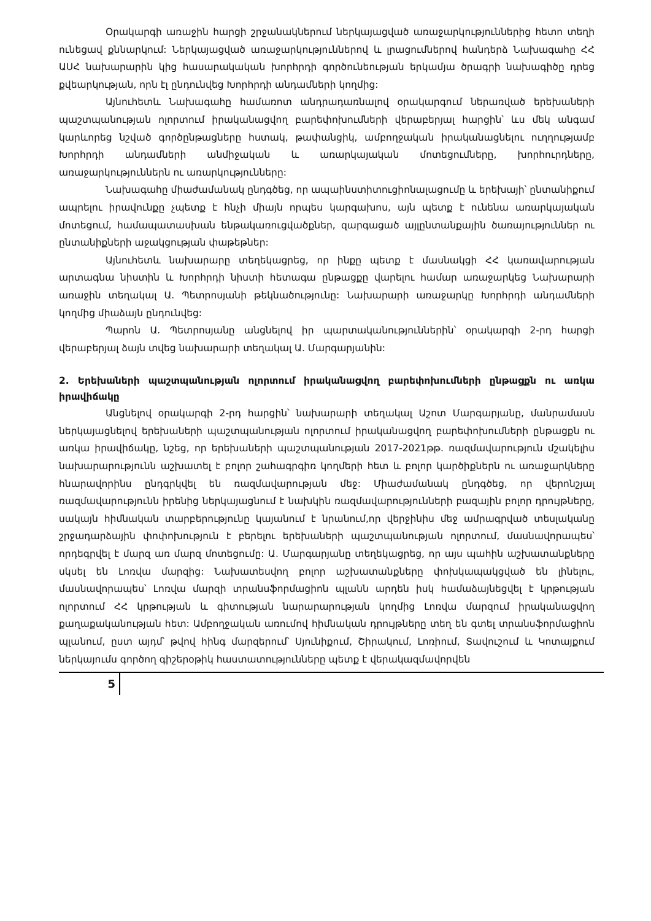Օրակարգի առաջին հարցի շրջանակներում ներկայացված առաջարկություններից հետո տեղի ունեցավ քննարկում: Ներկայացված առաջարկություններով և լրացումներով հանդերձ Նախագահը ՀՀ ԱՍՀ նախարարին կից հասարակական խորհրդի գործունեության երկամյա ծրագրի նախագիծը դրեց քվեարկության, որն էլ ընդունվեց Խորհրդի անդամների կողմից:
Այնուհետև Նախագահը համառոտ անդրադառնալով օրակարգում ներառված երեխաների պաշտպանության ոլորտում իրականացվող բարեփոխումների վերաբերյալ հարցին՝ ևս մեկ անգամ կարևորեց նշված գործընթացները հստակ, թափանցիկ, ամբողջական իրականացնելու ուղղությամբ Խորհրդի անդամների անմիջական և առարկայական մոտեցումները, խորհուրդները, առաջարկություններն ու առարկությունները:
Նախագահը միաժամանակ ընդգծեց, որ ապաինստիտուցիոնալացումը և երեխայի՝ ընտանիքում ապրելու իրավունքը չպետք է հնչի միայն որպես կարգախոս, այն պետք է ունենա առարկայական մոտեցում, համապատասխան ենթակառուցվածքներ, զարգացած այլընտանքային ծառայություններ ու ընտանիքների աջակցության փաթեթներ:
Այնուհետև նախարարը տեղեկացրեց, որ ինքը պետք է մասնակցի ՀՀ կառավարության արտագնա նիստին և Խորհրդի նիստի հետագա ընթացքը վարելու համար առաջարկեց Նախարարի առաջին տեղակալ Ա. Պետրոսյանի թեկնածությունը: Նախարարի առաջարկը Խորհրդի անդամների կողմից միաձայն ընդունվեց:
Պարոն Ա. Պետրոսյանը անցնելով իր պարտականություններին՝ օրակարգի 2-րդ հարցի վերաբերյալ ձայն տվեց նախարարի տեղակալ Ա. Մարգարյանին:
2. Երեխաների պաշտպանության ոլորտում իրականացվող բարեփոխումների ընթացքն ու առկա իրավիճակը
Անցնելով օրակարգի 2-րդ հարցին՝ նախարարի տեղակալ Աշոտ Մարգարյանը, մանրամասն ներկայացնելով երեխաների պաշտպանության ոլորտում իրականացվող բարեփոխումների ընթացքն ու առկա իրավիճակը, նշեց, որ երեխաների պաշտպանության 2017-2021թթ. ռազմավարություն մշակելիս նախարարությունն աշխատել է բոլոր շահագրգիռ կողմերի հետ և բոլոր կարծիքներն ու առաջարկները հնարավորինս ընդգրկվել են ռազմավարության մեջ: Միաժամանակ ընդգծեց, որ վերոնշյալ ռազմավարությունն իրենից ներկայացնում է նախկին ռազմավարությունների բազային բոլոր դրույթները, սակայն հիմնական տարբերությունը կայանում է նրանում,որ վերջինիս մեջ ամրագրված տեսլականը շրջադարձային փոփոխություն է բերելու երեխաների պաշտպանության ոլորտում, մասնավորապես՝ որդեգրվել է մարզ առ մարզ մոտեցումը: Ա. Մարգարյանը տեղեկացրեց, որ այս պահին աշխատանքները սկսել են Լոռվա մարզից: Նախատեսվող բոլոր աշխատանքները փոխկապակցված են լինելու, մասնավորապես՝ Լոռվա մարզի տրանսֆորմացիոն պլանն արդեն իսկ համաձայնեցվել է կրթության ոլորտում ՀՀ կրթության և գիտության նարարարության կողմից Լոռվա մարզում իրականացվող քաղաքականության հետ: Ամբողջական առումով հիմնական դրույթները տեղ են գտել տրանսֆորմացիոն պլանում, ըստ այդմ՝ թվով հինգ մարզերում՝ Սյունիքում, Շիրակում, Լոռիում, Տավուշում և Կոտայքում ներկայումս գործող գիշերօթիկ հաստատությունները պետք է վերակազմավորվեն
5